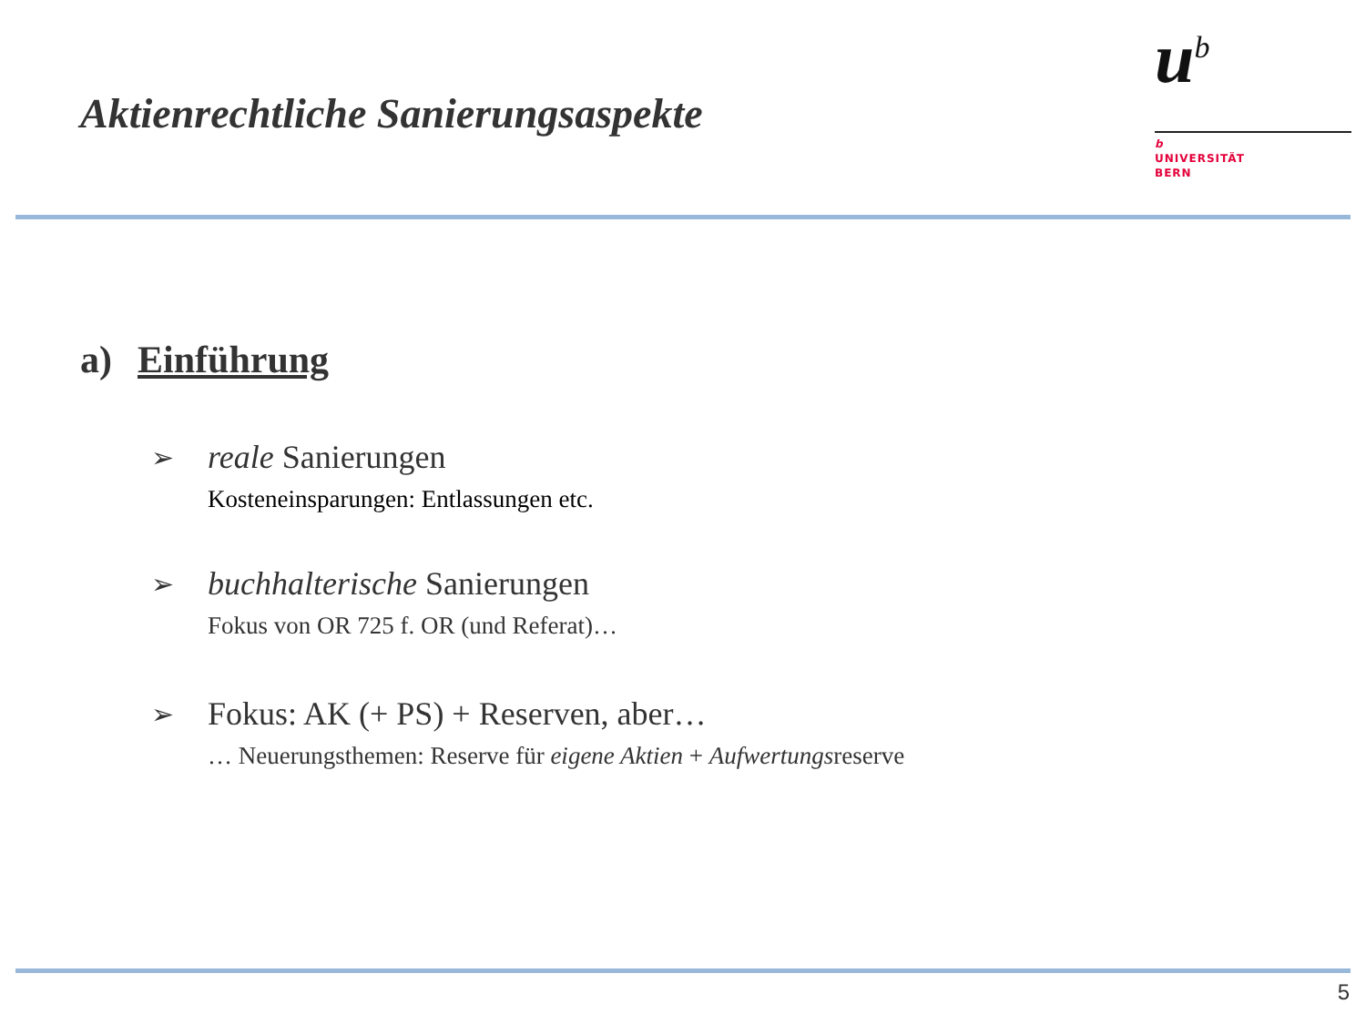Aktienrechtliche Sanierungsaspekte
u<sup>b</sup>
b
UNIVERSITÄT
BERN
a) Einführung
➢
reale Sanierungen
Kosteneinsparungen: Entlassungen etc.
➢
buchhalterische Sanierungen
Fokus von OR 725 f. OR (und Referat)…
➢
Fokus: AK (+ PS) + Reserven, aber…
… Neuerungsthemen: Reserve für eigene Aktien + Aufwertungsreserve
5